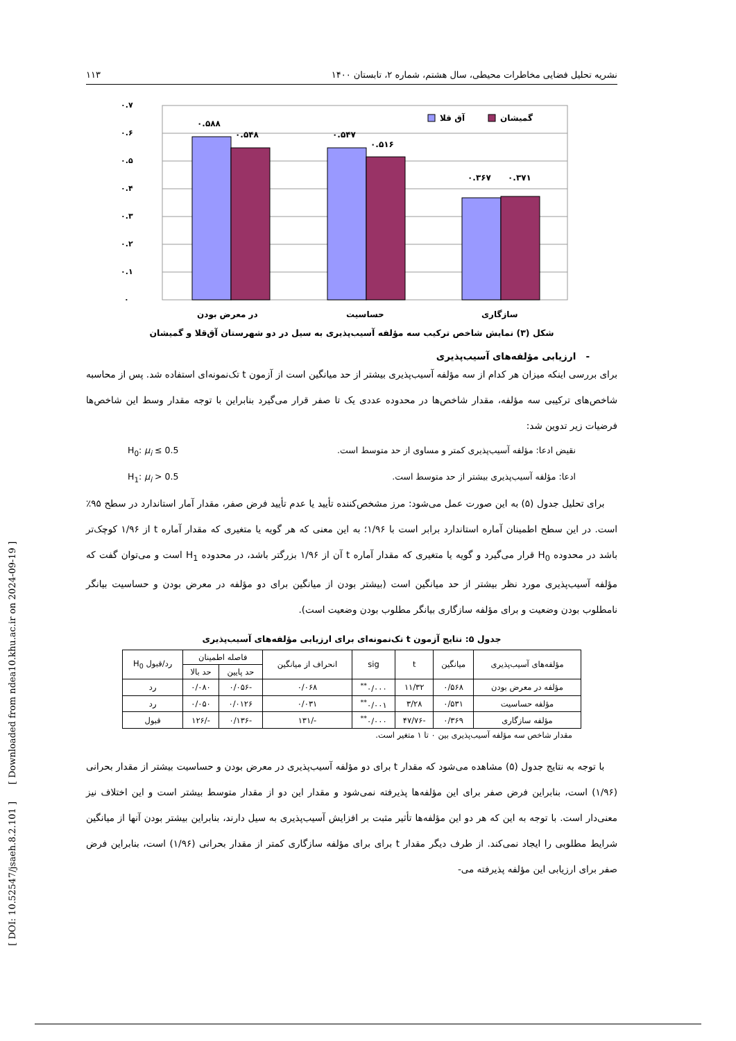[ DOI: 10.52547/jsaeh.8.2.101 ] [ Downloaded from ndea10.khu.ac.ir on 2024-09-19 ]
نشریه تحلیل فضایی مخاطرات محیطی، سال هشتم، شماره ۲، تابستان ۱۴۰۰ ۱۱۳
۰.۶
۰.۷
۰.۵
۰.۴
۰.۳
۰.۲
۰.۱
۰
۰.۵۸۸
۰.۵۴۸
۰.۵۴۷
۰.۵۱۶
۰.۳۶۷
۰.۳۷۱
در معرض بودن
حساسیت
سازگاری
آق قلا
گمیشان
شکل (۳) نمایش شاخص ترکیب سه مؤلفه آسیب‌پذیری به سیل در دو شهرستان آق‌قلا و گمیشان
- ارزیابی مؤلفه‌های آسیب‌پذیری
برای بررسی اینکه میزان هر کدام از سه مؤلفه آسیب‌پذیری بیشتر از حد میانگین است از آزمون t تک‌نمونه‌ای استفاده شد. پس از محاسبه شاخص‌های ترکیبی سه مؤلفه، مقدار شاخص‌ها در محدوده عددی یک تا صفر قرار می‌گیرد بنابراین با توجه مقدار وسط این شاخص‌ها فرضیات زیر تدوین شد:
نقیض ادعا: مؤلفه آسیب‌پذیری کمتر و مساوی از حد متوسط است. H<sub>0</sub>: μ<sub>i</sub> ≤ 0.5
ادعا: مؤلفه آسیب‌پذیری بیشتر از حد متوسط است. H<sub>1</sub>: μ<sub>i</sub> > 0.5
برای تحلیل جدول (۵) به این صورت عمل می‌شود: مرز مشخص‌کننده تأیید یا عدم تأیید فرض صفر، مقدار آمار استاندارد در سطح ۹۵٪ است. در این سطح اطمینان آماره استاندارد برابر است با ۱/۹۶؛ به این معنی که هر گویه یا متغیری که مقدار آماره t از ۱/۹۶ کوچک‌تر باشد در محدوده H<sub>0</sub> قرار می‌گیرد و گویه یا متغیری که مقدار آماره t آن از ۱/۹۶ بزرگتر باشد، در محدوده H<sub>1</sub> است و می‌توان گفت که مؤلفه آسیب‌پذیری مورد نظر بیشتر از حد میانگین است (بیشتر بودن از میانگین برای دو مؤلفه در معرض بودن و حساسیت بیانگر نامطلوب بودن وضعیت و برای مؤلفه سازگاری بیانگر مطلوب بودن وضعیت است).
جدول ۵: نتایج آزمون t تک‌نمونه‌ای برای ارزیابی مؤلفه‌های آسیب‌پذیری
| مؤلفه‌های آسیب‌پذیری | میانگین | t | sig | انحراف از میانگین | فاصله اطمینان | | رد/قبول H<sub>0</sub> |
| --- | --- | --- | --- | --- | --- | --- | --- |
| | | | | | حد پایین | حد بالا | |
| مؤلفه در معرض بودن | ۰/۵۶۸ | ۱۱/۳۲ | ۰/۰۰۰<sup>**</sup> | ۰/۰۶۸ | -۰/۰۵۶ | ۰/۰۸۰ | رد |
| مؤلفه حساسیت | ۰/۵۳۱ | ۳/۲۸ | ۰/۰۰۱<sup>**</sup> | ۰/۰۳۱ | ۰/۰۱۲۶ | ۰/۰۵۰ | رد |
| مؤلفه سازگاری | ۰/۳۶۹ | -۴۷/۷۶ | ۰/۰۰۰<sup>**</sup> | -/۱۳۱ | -۰/۱۳۶ | -/۱۲۶ | قبول |
مقدار شاخص سه مؤلفه آسیب‌پذیری بین ۰ تا ۱ متغیر است.
با توجه به نتایج جدول (۵) مشاهده می‌شود که مقدار t برای دو مؤلفه آسیب‌پذیری در معرض بودن و حساسیت بیشتر از مقدار بحرانی (۱/۹۶) است، بنابراین فرض صفر برای این مؤلفه‌ها پذیرفته نمی‌شود و مقدار این دو از مقدار متوسط بیشتر است و این اختلاف نیز معنی‌دار است. با توجه به این که هر دو این مؤلفه‌ها تأثیر مثبت بر افزایش آسیب‌پذیری به سیل دارند، بنابراین بیشتر بودن آنها از میانگین شرایط مطلوبی را ایجاد نمی‌کند. از طرف دیگر مقدار t برای برای مؤلفه سازگاری کمتر از مقدار بحرانی (۱/۹۶) است، بنابراین فرض صفر برای ارزیابی این مؤلفه پذیرفته می-